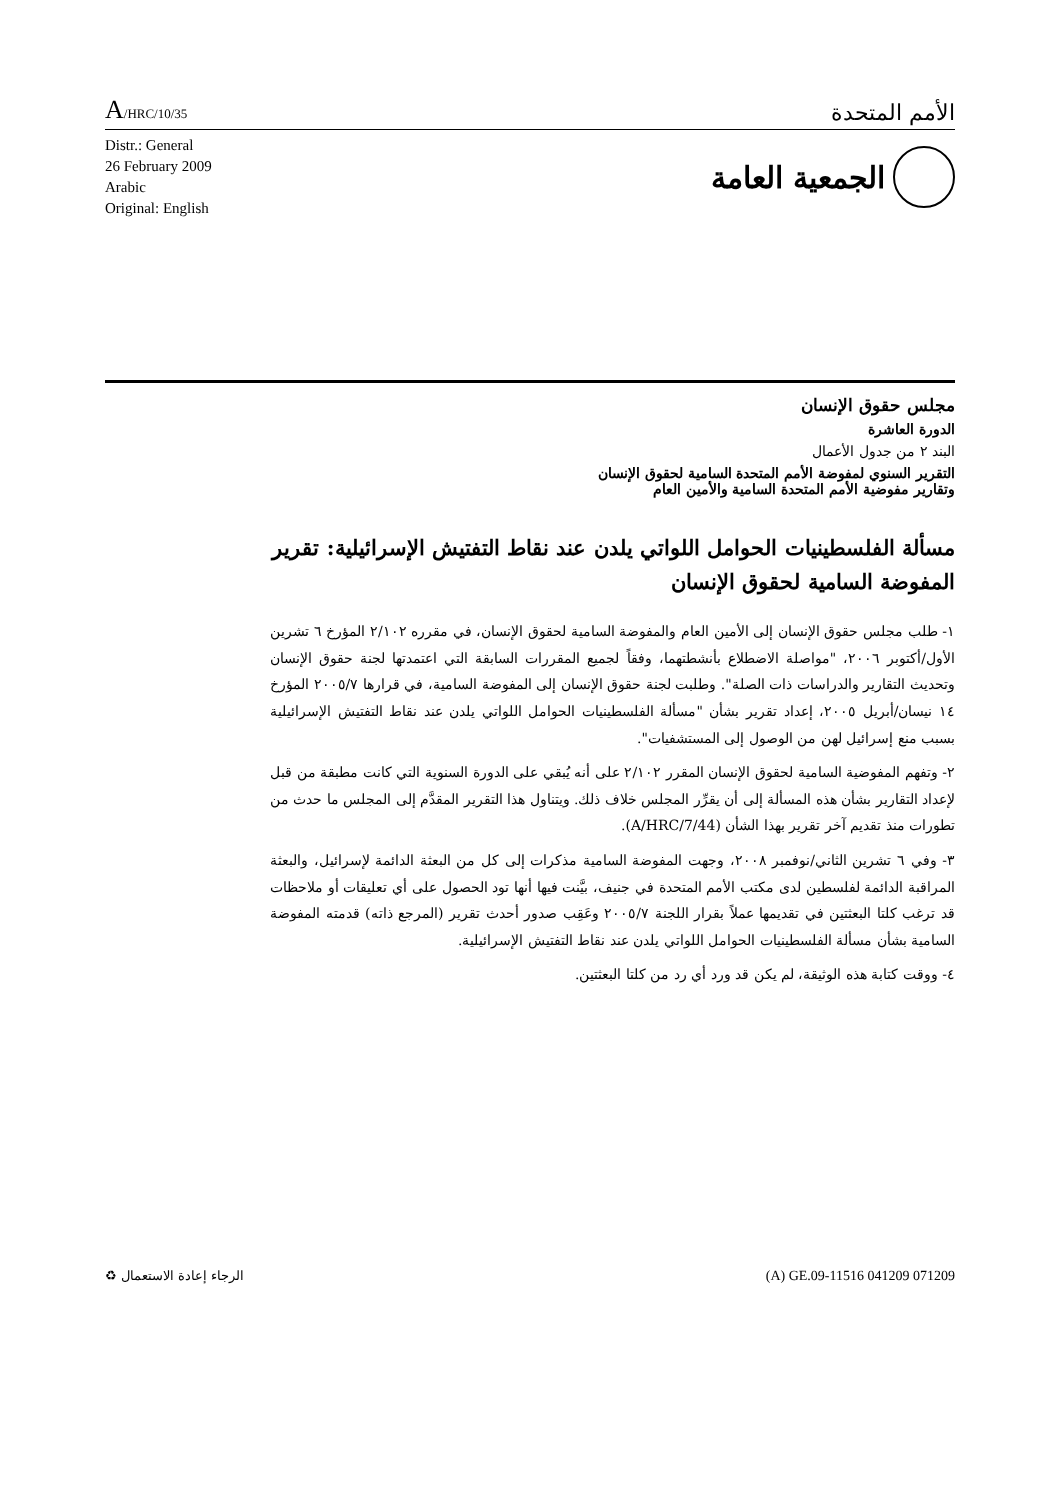A/HRC/10/35
الأمم المتحدة
Distr.: General
26 February 2009
Arabic
Original: English
الجمعية العامة
مجلس حقوق الإنسان
الدورة العاشرة
البند ٢ من جدول الأعمال
التقرير السنوي لمفوضة الأمم المتحدة السامية لحقوق الإنسان
وتقارير مفوضية الأمم المتحدة السامية والأمين العام
مسألة الفلسطينيات الحوامل اللواتي يلدن عند نقاط التفتيش الإسرائيلية: تقرير المفوضة السامية لحقوق الإنسان
١- طلب مجلس حقوق الإنسان إلى الأمين العام والمفوضة السامية لحقوق الإنسان، في مقرره ٢/١٠٢ المؤرخ ٦ تشرين الأول/أكتوبر ٢٠٠٦، "مواصلة الاضطلاع بأنشطتهما، وفقاً لجميع المقررات السابقة التي اعتمدتها لجنة حقوق الإنسان وتحديث التقارير والدراسات ذات الصلة". وطلبت لجنة حقوق الإنسان إلى المفوضة السامية، في قرارها ٢٠٠٥/٧ المؤرخ ١٤ نيسان/أبريل ٢٠٠٥، إعداد تقرير بشأن "مسألة الفلسطينيات الحوامل اللواتي يلدن عند نقاط التفتيش الإسرائيلية بسبب منع إسرائيل لهن من الوصول إلى المستشفيات".
٢- وتفهم المفوضية السامية لحقوق الإنسان المقرر ٢/١٠٢ على أنه يُبقي على الدورة السنوية التي كانت مطبقة من قبل لإعداد التقارير بشأن هذه المسألة إلى أن يقرِّر المجلس خلاف ذلك. ويتناول هذا التقرير المقدَّم إلى المجلس ما حدث من تطورات منذ تقديم آخر تقرير بهذا الشأن (A/HRC/7/44).
٣- وفي ٦ تشرين الثاني/نوفمبر ٢٠٠٨، وجهت المفوضة السامية مذكرات إلى كل من البعثة الدائمة لإسرائيل، والبعثة المراقبة الدائمة لفلسطين لدى مكتب الأمم المتحدة في جنيف، بيَّنت فيها أنها تود الحصول على أي تعليقات أو ملاحظات قد ترغب كلتا البعثتين في تقديمها عملاً بقرار اللجنة ٢٠٠٥/٧ وعَقِب صدور أحدث تقرير (المرجع ذاته) قدمته المفوضة السامية بشأن مسألة الفلسطينيات الحوامل اللواتي يلدن عند نقاط التفتيش الإسرائيلية.
٤- ووقت كتابة هذه الوثيقة، لم يكن قد ورد أي رد من كلتا البعثتين.
♻ الرجاء إعادة الاستعمال (A) GE.09-11516 041209 071209